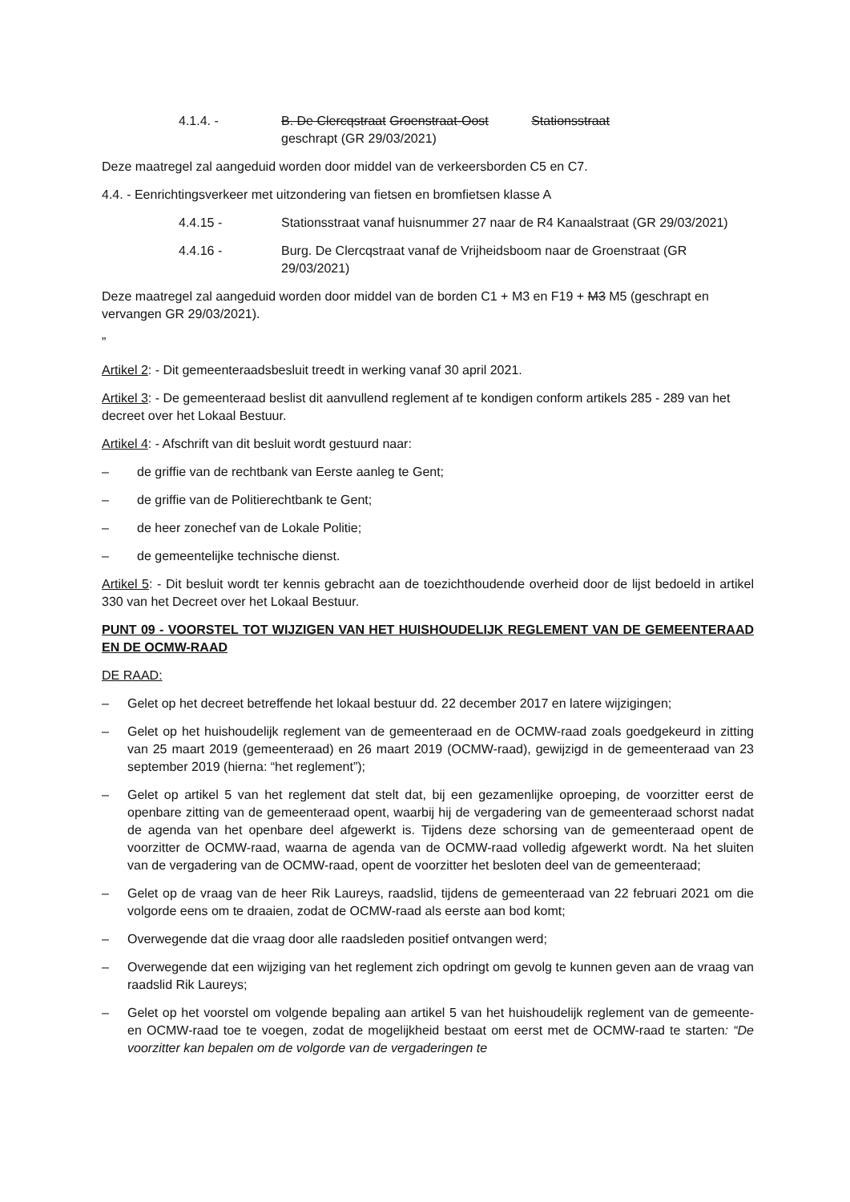4.1.4. - B. De Clercqstraat Groenstraat-Oost Stationsstraat
geschrapt (GR 29/03/2021)
Deze maatregel zal aangeduid worden door middel van de verkeersborden C5 en C7.
4.4. - Eenrichtingsverkeer met uitzondering van fietsen en bromfietsen klasse A
4.4.15 - Stationsstraat vanaf huisnummer 27 naar de R4 Kanaalstraat (GR 29/03/2021)
4.4.16 - Burg. De Clercqstraat vanaf de Vrijheidsboom naar de Groenstraat (GR 29/03/2021)
Deze maatregel zal aangeduid worden door middel van de borden C1 + M3 en F19 + M3 M5 (geschrapt en vervangen GR 29/03/2021).
”
Artikel 2: - Dit gemeenteraadsbesluit treedt in werking vanaf 30 april 2021.
Artikel 3: - De gemeenteraad beslist dit aanvullend reglement af te kondigen conform artikels 285 - 289 van het decreet over het Lokaal Bestuur.
Artikel 4: - Afschrift van dit besluit wordt gestuurd naar:
– de griffie van de rechtbank van Eerste aanleg te Gent;
– de griffie van de Politierechtbank te Gent;
– de heer zonechef van de Lokale Politie;
– de gemeentelijke technische dienst.
Artikel 5: - Dit besluit wordt ter kennis gebracht aan de toezichthoudende overheid door de lijst bedoeld in artikel 330 van het Decreet over het Lokaal Bestuur.
PUNT 09 - VOORSTEL TOT WIJZIGEN VAN HET HUISHOUDELIJK REGLEMENT VAN DE GEMEENTERAAD EN DE OCMW-RAAD
DE RAAD:
– Gelet op het decreet betreffende het lokaal bestuur dd. 22 december 2017 en latere wijzigingen;
– Gelet op het huishoudelijk reglement van de gemeenteraad en de OCMW-raad zoals goedgekeurd in zitting van 25 maart 2019 (gemeenteraad) en 26 maart 2019 (OCMW-raad), gewijzigd in de gemeenteraad van 23 september 2019 (hierna: “het reglement”);
– Gelet op artikel 5 van het reglement dat stelt dat, bij een gezamenlijke oproeping, de voorzitter eerst de openbare zitting van de gemeenteraad opent, waarbij hij de vergadering van de gemeenteraad schorst nadat de agenda van het openbare deel afgewerkt is. Tijdens deze schorsing van de gemeenteraad opent de voorzitter de OCMW-raad, waarna de agenda van de OCMW-raad volledig afgewerkt wordt. Na het sluiten van de vergadering van de OCMW-raad, opent de voorzitter het besloten deel van de gemeenteraad;
– Gelet op de vraag van de heer Rik Laureys, raadslid, tijdens de gemeenteraad van 22 februari 2021 om die volgorde eens om te draaien, zodat de OCMW-raad als eerste aan bod komt;
– Overwegende dat die vraag door alle raadsleden positief ontvangen werd;
– Overwegende dat een wijziging van het reglement zich opdringt om gevolg te kunnen geven aan de vraag van raadslid Rik Laureys;
– Gelet op het voorstel om volgende bepaling aan artikel 5 van het huishoudelijk reglement van de gemeente- en OCMW-raad toe te voegen, zodat de mogelijkheid bestaat om eerst met de OCMW-raad te starten: “De voorzitter kan bepalen om de volgorde van de vergaderingen te